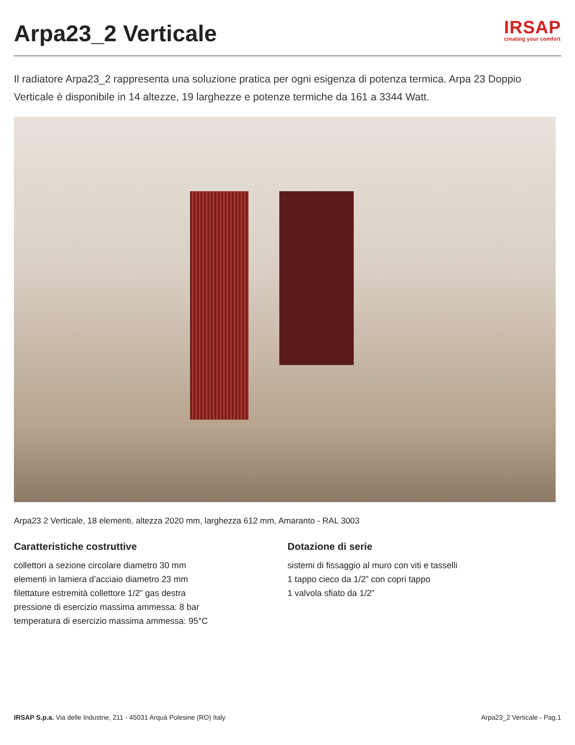Arpa23_2 Verticale
IRSAP
creating your comfort
Il radiatore Arpa23_2 rappresenta una soluzione pratica per ogni esigenza di potenza termica. Arpa 23 Doppio Verticale è disponibile in 14 altezze, 19 larghezze e potenze termiche da 161 a 3344 Watt.
Arpa23 2 Verticale, 18 elementi, altezza 2020 mm, larghezza 612 mm, Amaranto - RAL 3003
Caratteristiche costruttive
collettori a sezione circolare diametro 30 mm
elementi in lamiera d’acciaio diametro 23 mm
filettature estremità collettore 1/2” gas destra
pressione di esercizio massima ammessa: 8 bar
temperatura di esercizio massima ammessa: 95°C
Dotazione di serie
sistemi di fissaggio al muro con viti e tasselli
1 tappo cieco da 1/2” con copri tappo
1 valvola sfiato da 1/2”
IRSAP S.p.a. Via delle Industrie, 211 - 45031 Arquà Polesine (RO) Italy Arpa23_2 Verticale - Pag.1